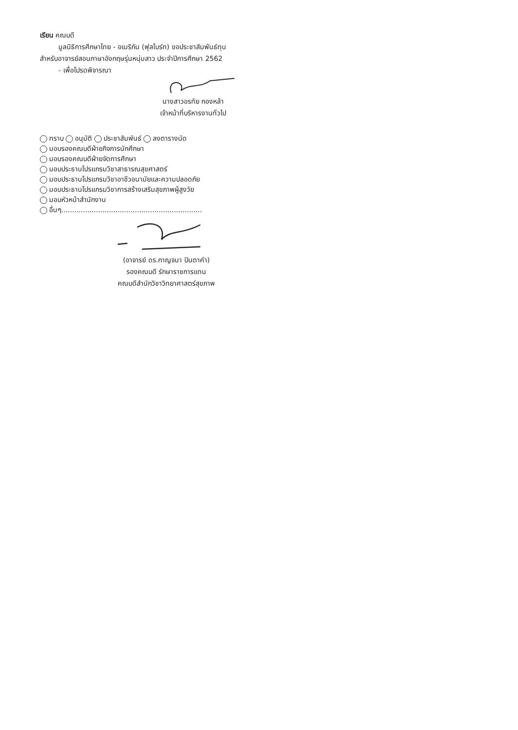เรียน คณบดี
มูลนิธิการศึกษาไทย - อเมริกัน (ฟุลไบร์ท) ขอประชาสัมพันธ์ทุน
สำหรับอาจารย์สอนภาษาอังกฤษรุ่นหนุ่มสาว ประจำปีการศึกษา 2562
- เพื่อโปรดพิจารณา
นางสาวอรทัย กองหล้า
เจ้าหน้าที่บริหารงานทั่วไป
ทราบ อนุมัติ ประชาสัมพันธ์ ลงตารางนัด
มอบรองคณบดีฝ่ายกิจการนักศึกษา
มอบรองคณบดีฝ่ายจัดการศึกษา
มอบประธานโปรแกรมวิชาสาธารณสุขศาสตร์
มอบประธานโปรแกรมวิชาอาชีวอนามัยและความปลอดภัย
มอบประธานโปรแกรมวิชาการสร้างเสริมสุขภาพผู้สูงวัย
มอบหัวหน้าสำนักงาน
อื่นๆ.................................................................
(อาจารย์ ดร.กาญจนา ปินตาคำ)
รองคณบดี รักษาราชการแทน
คณบดีสำนักวิชาวิทยาศาสตร์สุขภาพ